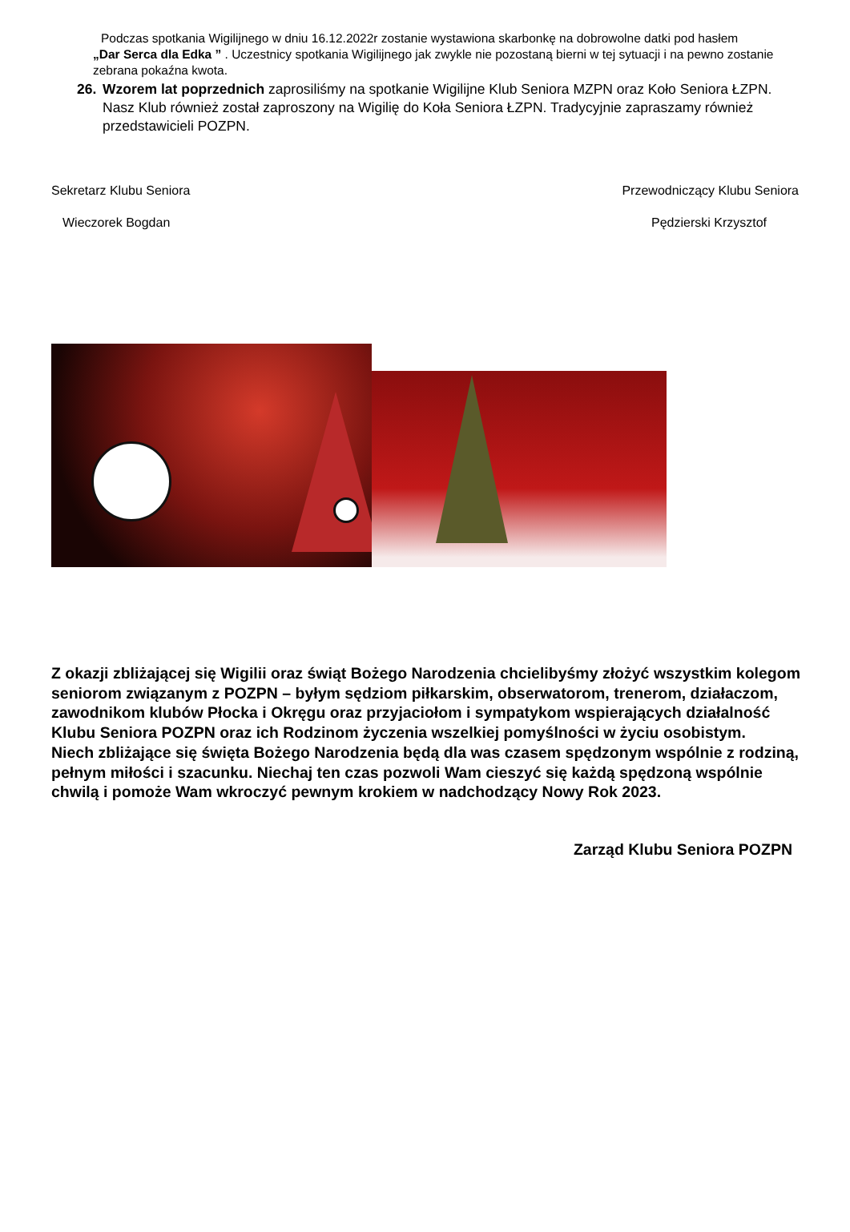Podczas spotkania Wigilijnego w dniu 16.12.2022r zostanie wystawiona skarbonkę na dobrowolne datki pod hasłem
„Dar Serca dla Edka ” . Uczestnicy spotkania Wigilijnego jak zwykle nie pozostaną bierni w tej sytuacji i na pewno zostanie zebrana pokaźna kwota.
26. Wzorem lat poprzednich zaprosiliśmy na spotkanie Wigilijne Klub Seniora MZPN oraz Koło Seniora ŁZPN. Nasz Klub również został zaproszony na Wigilię do Koła Seniora ŁZPN. Tradycyjnie zapraszamy również przedstawicieli POZPN.
Sekretarz Klubu Seniora Przewodniczący Klubu Seniora
Wieczorek Bogdan Pędzierski Krzysztof
Z okazji zbliżającej się Wigilii oraz świąt Bożego Narodzenia chcielibyśmy złożyć wszystkim kolegom seniorom związanym z POZPN – byłym sędziom piłkarskim, obserwatorom, trenerom, działaczom, zawodnikom klubów Płocka i Okręgu oraz przyjaciołom i sympatykom wspierających działalność Klubu Seniora POZPN oraz ich Rodzinom życzenia wszelkiej pomyślności w życiu osobistym.
Niech zbliżające się święta Bożego Narodzenia będą dla was czasem spędzonym wspólnie z rodziną, pełnym miłości i szacunku. Niechaj ten czas pozwoli Wam cieszyć się każdą spędzoną wspólnie chwilą i pomoże Wam wkroczyć pewnym krokiem w nadchodzący Nowy Rok 2023.
Zarząd Klubu Seniora POZPN